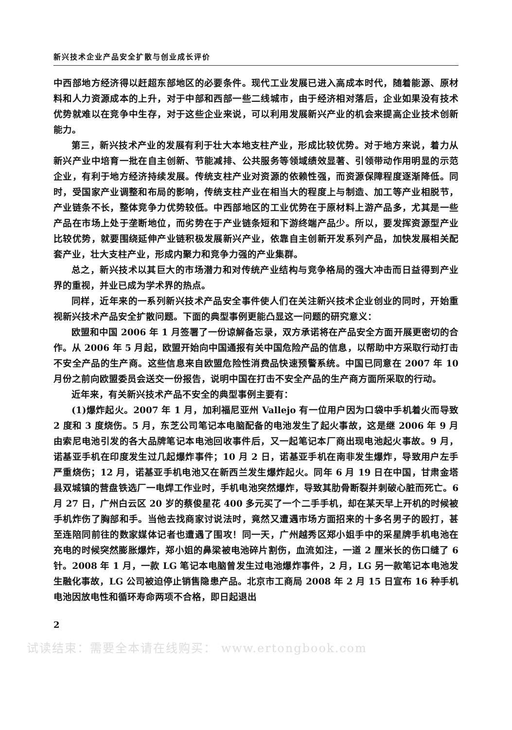新兴技术企业产品安全扩散与创业成长评价
中西部地方经济得以赶超东部地区的必要条件。现代工业发展已进入高成本时代，随着能源、原材料和人力资源成本的上升，对于中部和西部一些二线城市，由于经济相对落后，企业如果没有技术优势就难以在竞争中生存，对于这些企业来说，可以利用发展新兴产业的机会来提高企业技术创新能力。
第三，新兴技术产业的发展有利于壮大本地支柱产业，形成比较优势。对于地方来说，着力从新兴产业中培育一批在自主创新、节能减排、公共服务等领域绩效显著、引领带动作用明显的示范企业，有利于地方经济持续发展。传统支柱产业对资源的依赖性强，而资源保障程度逐渐降低。同时，受国家产业调整和布局的影响，传统支柱产业在相当大的程度上与制造、加工等产业相脱节，产业链条不长，整体竞争力优势较低。中西部地区的工业优势在于原材料上游产品多，尤其是一些产品在市场上处于垄断地位，而劣势在于产业链条短和下游终端产品少。所以，要发挥资源型产业比较优势，就要围绕延伸产业链积极发展新兴产业，依靠自主创新开发系列产品，加快发展相关配套产业，壮大支柱产业，形成内聚力和竞争力强的产业集群。
总之，新兴技术以其巨大的市场潜力和对传统产业结构与竞争格局的强大冲击而日益得到产业界的重视，并业已成为学术界的热点。
同样，近年来的一系列新兴技术产品安全事件使人们在关注新兴技术企业创业的同时，开始重视新兴技术产品安全扩散问题。下面的典型事例更能凸显这一问题的研究意义：
欧盟和中国 2006 年 1 月签署了一份谅解备忘录，双方承诺将在产品安全方面开展更密切的合作。从 2006 年 5 月起，欧盟开始向中国通报有关中国危险产品的信息，以帮助中方采取行动打击不安全产品的生产商。这些信息来自欧盟危险性消费品快速预警系统。中国已同意在 2007 年 10 月份之前向欧盟委员会送交一份报告，说明中国在打击不安全产品的生产商方面所采取的行动。
近年来，有关新兴技术产品不安全的典型事例主要有：
(1)爆炸起火。2007 年 1 月，加利福尼亚州 Vallejo 有一位用户因为口袋中手机着火而导致 2 度和 3 度烧伤。5 月，东芝公司笔记本电脑配备的电池发生了起火事故，这是继 2006 年 9 月由索尼电池引发的各大品牌笔记本电池回收事件后，又一起笔记本厂商出现电池起火事故。9 月，诺基亚手机在印度发生过几起爆炸事件；10 月 2 日，诺基亚手机在南非发生爆炸，导致用户左手严重烧伤；12 月，诺基亚手机电池又在新西兰发生爆炸起火。同年 6 月 19 日在中国，甘肃金塔县双城镇的营盘铁选厂一电焊工作业时，手机电池突然爆炸，导致其肋骨断裂并刺破心脏而死亡。6 月 27 日，广州白云区 20 岁的蔡俊星花 400 多元买了一个二手手机，却在某天早上开机的时候被手机炸伤了胸部和手。当他去找商家讨说法时，竟然又遭遇市场方面招来的十多名男子的殴打，甚至连陪同前往的数家媒体记者也遭遇了围攻！同一天，广州越秀区郑小姐手中的采星牌手机电池在充电的时候突然膨胀爆炸，郑小姐的鼻梁被电池碎片割伤，血流如注，一道 2 厘米长的伤口缝了 6 针。2008 年 1 月，一款 LG 笔记本电脑曾发生过电池爆炸事件，2 月，LG 另一款笔记本电池发生融化事故，LG 公司被迫停止销售隐患产品。北京市工商局 2008 年 2 月 15 日宣布 16 种手机电池因放电性和循环寿命两项不合格，即日起退出
2
试读结束：需要全本请在线购买： www.ertongbook.com